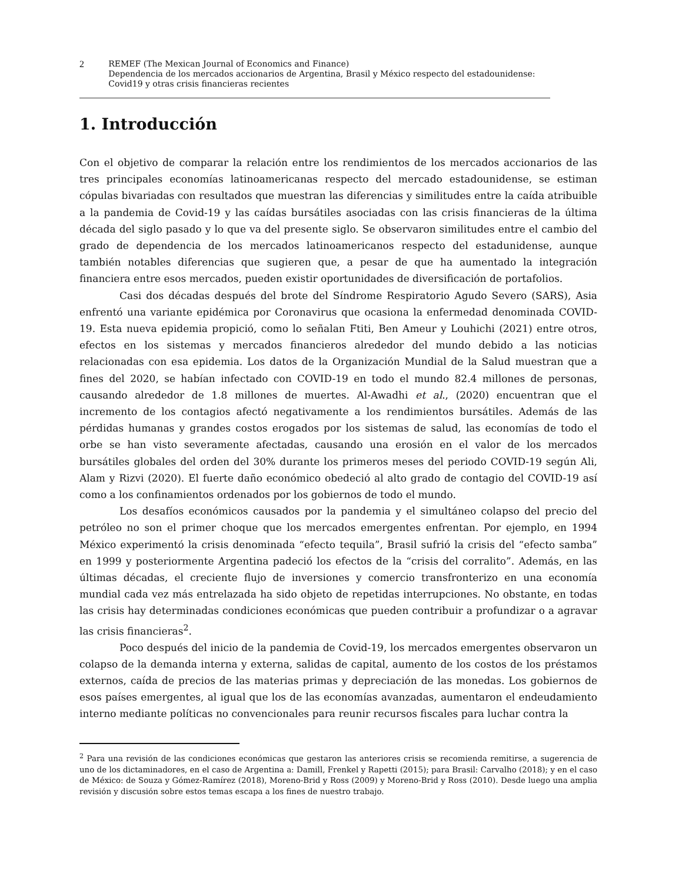2 REMEF (The Mexican Journal of Economics and Finance)
Dependencia de los mercados accionarios de Argentina, Brasil y México respecto del estadounidense: Covid19 y otras crisis financieras recientes
1. Introducción
Con el objetivo de comparar la relación entre los rendimientos de los mercados accionarios de las tres principales economías latinoamericanas respecto del mercado estadounidense, se estiman cópulas bivariadas con resultados que muestran las diferencias y similitudes entre la caída atribuible a la pandemia de Covid-19 y las caídas bursátiles asociadas con las crisis financieras de la última década del siglo pasado y lo que va del presente siglo. Se observaron similitudes entre el cambio del grado de dependencia de los mercados latinoamericanos respecto del estadunidense, aunque también notables diferencias que sugieren que, a pesar de que ha aumentado la integración financiera entre esos mercados, pueden existir oportunidades de diversificación de portafolios.
Casi dos décadas después del brote del Síndrome Respiratorio Agudo Severo (SARS), Asia enfrentó una variante epidémica por Coronavirus que ocasiona la enfermedad denominada COVID-19. Esta nueva epidemia propició, como lo señalan Ftiti, Ben Ameur y Louhichi (2021) entre otros, efectos en los sistemas y mercados financieros alrededor del mundo debido a las noticias relacionadas con esa epidemia. Los datos de la Organización Mundial de la Salud muestran que a fines del 2020, se habían infectado con COVID-19 en todo el mundo 82.4 millones de personas, causando alrededor de 1.8 millones de muertes. Al-Awadhi et al., (2020) encuentran que el incremento de los contagios afectó negativamente a los rendimientos bursátiles. Además de las pérdidas humanas y grandes costos erogados por los sistemas de salud, las economías de todo el orbe se han visto severamente afectadas, causando una erosión en el valor de los mercados bursátiles globales del orden del 30% durante los primeros meses del periodo COVID-19 según Ali, Alam y Rizvi (2020). El fuerte daño económico obedeció al alto grado de contagio del COVID-19 así como a los confinamientos ordenados por los gobiernos de todo el mundo.
Los desafíos económicos causados por la pandemia y el simultáneo colapso del precio del petróleo no son el primer choque que los mercados emergentes enfrentan. Por ejemplo, en 1994 México experimentó la crisis denominada “efecto tequila”, Brasil sufrió la crisis del “efecto samba” en 1999 y posteriormente Argentina padeció los efectos de la “crisis del corralito”. Además, en las últimas décadas, el creciente flujo de inversiones y comercio transfronterizo en una economía mundial cada vez más entrelazada ha sido objeto de repetidas interrupciones. No obstante, en todas las crisis hay determinadas condiciones económicas que pueden contribuir a profundizar o a agravar las crisis financieras<sup>2</sup>.
Poco después del inicio de la pandemia de Covid-19, los mercados emergentes observaron un colapso de la demanda interna y externa, salidas de capital, aumento de los costos de los préstamos externos, caída de precios de las materias primas y depreciación de las monedas. Los gobiernos de esos países emergentes, al igual que los de las economías avanzadas, aumentaron el endeudamiento interno mediante políticas no convencionales para reunir recursos fiscales para luchar contra la
<sup>2</sup> Para una revisión de las condiciones económicas que gestaron las anteriores crisis se recomienda remitirse, a sugerencia de uno de los dictaminadores, en el caso de Argentina a: Damill, Frenkel y Rapetti (2015); para Brasil: Carvalho (2018); y en el caso de México: de Souza y Gómez-Ramírez (2018), Moreno-Brid y Ross (2009) y Moreno-Brid y Ross (2010). Desde luego una amplia revisión y discusión sobre estos temas escapa a los fines de nuestro trabajo.